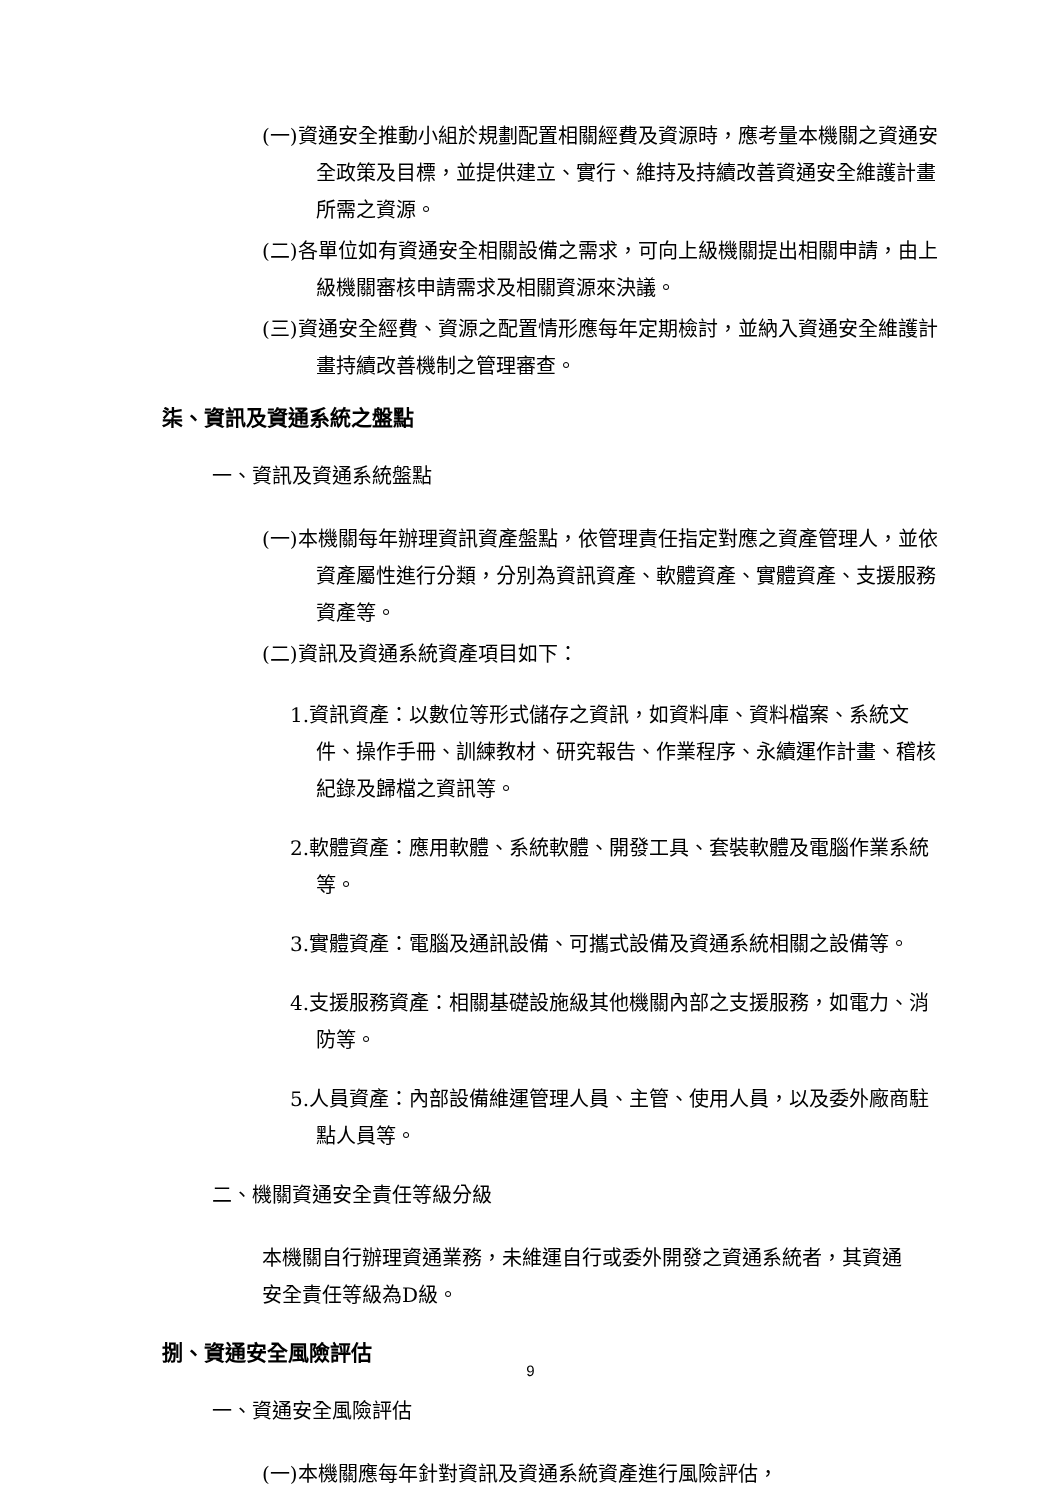(一)資通安全推動小組於規劃配置相關經費及資源時，應考量本機關之資通安全政策及目標，並提供建立、實行、維持及持續改善資通安全維護計畫所需之資源。
(二)各單位如有資通安全相關設備之需求，可向上級機關提出相關申請，由上級機關審核申請需求及相關資源來決議。
(三)資通安全經費、資源之配置情形應每年定期檢討，並納入資通安全維護計畫持續改善機制之管理審查。
柒、資訊及資通系統之盤點
一、資訊及資通系統盤點
(一)本機關每年辦理資訊資產盤點，依管理責任指定對應之資產管理人，並依資產屬性進行分類，分別為資訊資產、軟體資產、實體資產、支援服務資產等。
(二)資訊及資通系統資產項目如下：
1.資訊資產：以數位等形式儲存之資訊，如資料庫、資料檔案、系統文件、操作手冊、訓練教材、研究報告、作業程序、永續運作計畫、稽核紀錄及歸檔之資訊等。
2.軟體資產：應用軟體、系統軟體、開發工具、套裝軟體及電腦作業系統等。
3.實體資產：電腦及通訊設備、可攜式設備及資通系統相關之設備等。
4.支援服務資產：相關基礎設施級其他機關內部之支援服務，如電力、消防等。
5.人員資產：內部設備維運管理人員、主管、使用人員，以及委外廠商駐點人員等。
二、機關資通安全責任等級分級
本機關自行辦理資通業務，未維運自行或委外開發之資通系統者，其資通安全責任等級為D級。
捌、資通安全風險評估
一、資通安全風險評估
(一)本機關應每年針對資訊及資通系統資產進行風險評估，
9